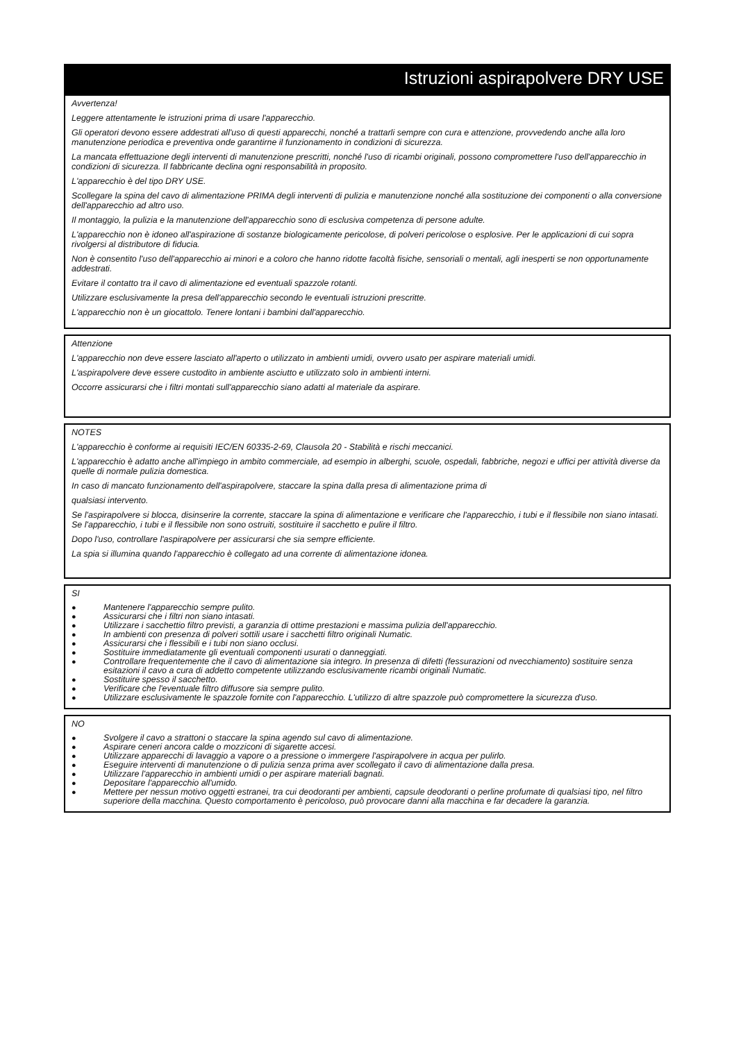Istruzioni aspirapolvere DRY USE
Avvertenza!
Leggere attentamente le istruzioni prima di usare l'apparecchio.
Gli operatori devono essere addestrati all'uso di questi apparecchi, nonché a trattarli sempre con cura e attenzione, provvedendo anche alla loro manutenzione periodica e preventiva onde garantirne il funzionamento in condizioni di sicurezza.
La mancata effettuazione degli interventi di manutenzione prescritti, nonché l'uso di ricambi originali, possono compromettere l'uso dell'apparecchio in condizioni di sicurezza. Il fabbricante declina ogni responsabilità in proposito.
L'apparecchio è del tipo DRY USE.
Scollegare la spina del cavo di alimentazione PRIMA degli interventi di pulizia e manutenzione nonché alla sostituzione dei componenti o alla conversione dell'apparecchio ad altro uso.
Il montaggio, la pulizia e la manutenzione dell'apparecchio sono di esclusiva competenza di persone adulte.
L'apparecchio non è idoneo all'aspirazione di sostanze biologicamente pericolose, di polveri pericolose o esplosive. Per le applicazioni di cui sopra rivolgersi al distributore di fiducia.
Non è consentito l'uso dell'apparecchio ai minori e a coloro che hanno ridotte facoltà fisiche, sensoriali o mentali, agli inesperti se non opportunamente addestrati.
Evitare il contatto tra il cavo di alimentazione ed eventuali spazzole rotanti.
Utilizzare esclusivamente la presa dell'apparecchio secondo le eventuali istruzioni prescritte.
L'apparecchio non è un giocattolo. Tenere lontani i bambini dall'apparecchio.
Attenzione
L'apparecchio non deve essere lasciato all'aperto o utilizzato in ambienti umidi, ovvero usato per aspirare materiali umidi.
L'aspirapolvere deve essere custodito in ambiente asciutto e utilizzato solo in ambienti interni.
Occorre assicurarsi che i filtri montati sull'apparecchio siano adatti al materiale da aspirare.
NOTES
L'apparecchio è conforme ai requisiti IEC/EN 60335-2-69, Clausola 20 - Stabilità e rischi meccanici.
L'apparecchio è adatto anche all'impiego in ambito commerciale, ad esempio in alberghi, scuole, ospedali, fabbriche, negozi e uffici per attività diverse da quelle di normale pulizia domestica.
In caso di mancato funzionamento dell'aspirapolvere, staccare la spina dalla presa di alimentazione prima di
qualsiasi intervento.
Se l'aspirapolvere si blocca, disinserire la corrente, staccare la spina di alimentazione e verificare che l'apparecchio, i tubi e il flessibile non siano intasati. Se l'apparecchio, i tubi e il flessibile non sono ostruiti, sostituire il sacchetto e pulire il filtro.
Dopo l'uso, controllare l'aspirapolvere per assicurarsi che sia sempre efficiente.
La spia si illumina quando l'apparecchio è collegato ad una corrente di alimentazione idonea.
SI
● Mantenere l'apparecchio sempre pulito.
● Assicurarsi che i filtri non siano intasati.
● Utilizzare i sacchettio filtro previsti, a garanzia di ottime prestazioni e massima pulizia dell'apparecchio.
● In ambienti con presenza di polveri sottili usare i sacchetti filtro originali Numatic.
● Assicurarsi che i flessibili e i tubi non siano occlusi.
● Sostituire immediatamente gli eventuali componenti usurati o danneggiati.
● Controllare frequentemente che il cavo di alimentazione sia integro. In presenza di difetti (fessurazioni od nvecchiamento) sostituire senza esitazioni il cavo a cura di addetto competente utilizzando esclusivamente ricambi originali Numatic.
● Sostituire spesso il sacchetto.
● Verificare che l'eventuale filtro diffusore sia sempre pulito.
● Utilizzare esclusivamente le spazzole fornite con l'apparecchio. L'utilizzo di altre spazzole può compromettere la sicurezza d'uso.
NO
● Svolgere il cavo a strattoni o staccare la spina agendo sul cavo di alimentazione.
● Aspirare ceneri ancora calde o mozziconi di sigarette accesi.
● Utilizzare apparecchi di lavaggio a vapore o a pressione o immergere l'aspirapolvere in acqua per pulirlo.
● Eseguire interventi di manutenzione o di pulizia senza prima aver scollegato il cavo di alimentazione dalla presa.
● Utilizzare l'apparecchio in ambienti umidi o per aspirare materiali bagnati.
● Depositare l'apparecchio all'umido.
● Mettere per nessun motivo oggetti estranei, tra cui deodoranti per ambienti, capsule deodoranti o perline profumate di qualsiasi tipo, nel filtro superiore della macchina. Questo comportamento è pericoloso, può provocare danni alla macchina e far decadere la garanzia.